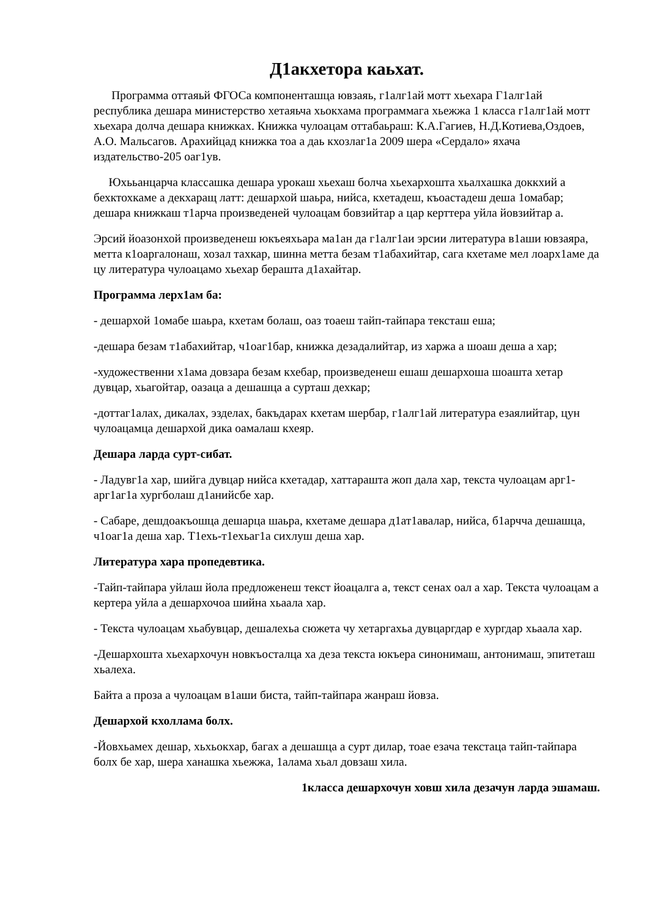Д1акхетора каьхат.
Программа оттаяьй ФГОСа компоненташца ювзаяь, г1алг1ай мотт хьехара Г1алг1ай республика дешара министерство хетаяьча хьокхама программага хьежжа 1 класса г1алг1ай мотт хьехара долча дешара книжках. Книжка чулоацам оттабаьраш: К.А.Гагиев, Н.Д.Котиева,Оздоев, А.О. Мальсагов. Арахийцад книжка тоа а даь кхозлаг1а 2009 шера «Сердало» яхача издательство-205 оаг1ув.
Юхььанцарча классашка дешара урокаш хьехаш болча хьехархошта хьалхашка доккхий а бехктохкаме а декхаращ латт: дешархой шаьра, нийса, кхетадеш, къоастадеш деша 1омабар; дешара книжкаш т1арча произведеней чулоацам бовзийтар а цар керттера уйла йовзийтар а.
Эрсий йоазонхой произведенеш юкъеяхьара ма1ан да г1алг1аи эрсии литература в1аши ювзаяра, метта к1оаргалонаш, хозал тахкар, шинна метта безам т1абахийтар, сага кхетаме мел лоарх1аме да цу литература чулоацамо хьехар берашта д1ахайтар.
Программа лерх1ам ба:
- дешархой 1омабе шаьра, кхетам болаш, оаз тоаеш тайп-тайпара тексташ еша;
-дешара безам т1абахийтар, ч1оаг1бар, книжка дезадалийтар, из харжа а шоаш деша а хар;
-художественни х1ама довзара безам кхебар, произведенеш ешаш дешархоша шоашта хетар дувцар, хьагойтар, оазаца а дешашца а сурташ дехкар;
-доттаг1алах, дикалах, эзделах, бакъдарах кхетам шербар, г1алг1ай литература езаялийтар, цун чулоацамца дешархой дика оамалаш кхеяр.
Дешара ларда сурт-сибат.
- Ладувг1а хар, шийга дувцар нийса кхетадар, хаттарашта жоп дала хар, текста чулоацам арг1-арг1аг1а хургболаш д1анийсбе хар.
- Сабаре, дешдоакъошца дешарца шаьра, кхетаме дешара д1ат1авалар, нийса, б1арчча дешашца, ч1оаг1а деша хар. Т1ехь-т1ехьаг1а сихлуш деша хар.
Литература хара пропедевтика.
-Тайп-тайпара уйлаш йола предложенеш текст йоацалга а, текст сенах оал а хар. Текста чулоацам а кертера уйла а дешархочоа шийна хьаала хар.
- Текста чулоацам хьабувцар, дешалехьа сюжета чу хетаргахьа дувцаргдар е хургдар хьаала хар.
-Дешархошта хьехархочун новкъосталца ха деза текста юкъера синонимаш, антонимаш, эпитеташ хьалехa.
Байта а проза а чулоацам в1аши биста, тайп-тайпара жанраш йовза.
Дешархой кхоллама болх.
-Йовхьамех дешар, хьхьокхар, багах а дешашца а сурт дилар, тоае езача текстаца тайп-тайпара болх бе хар, шера ханашка хьежжа, 1алама хьал довзаш хила.
1класса дешархочун ховш хила дезачун ларда эшамаш.